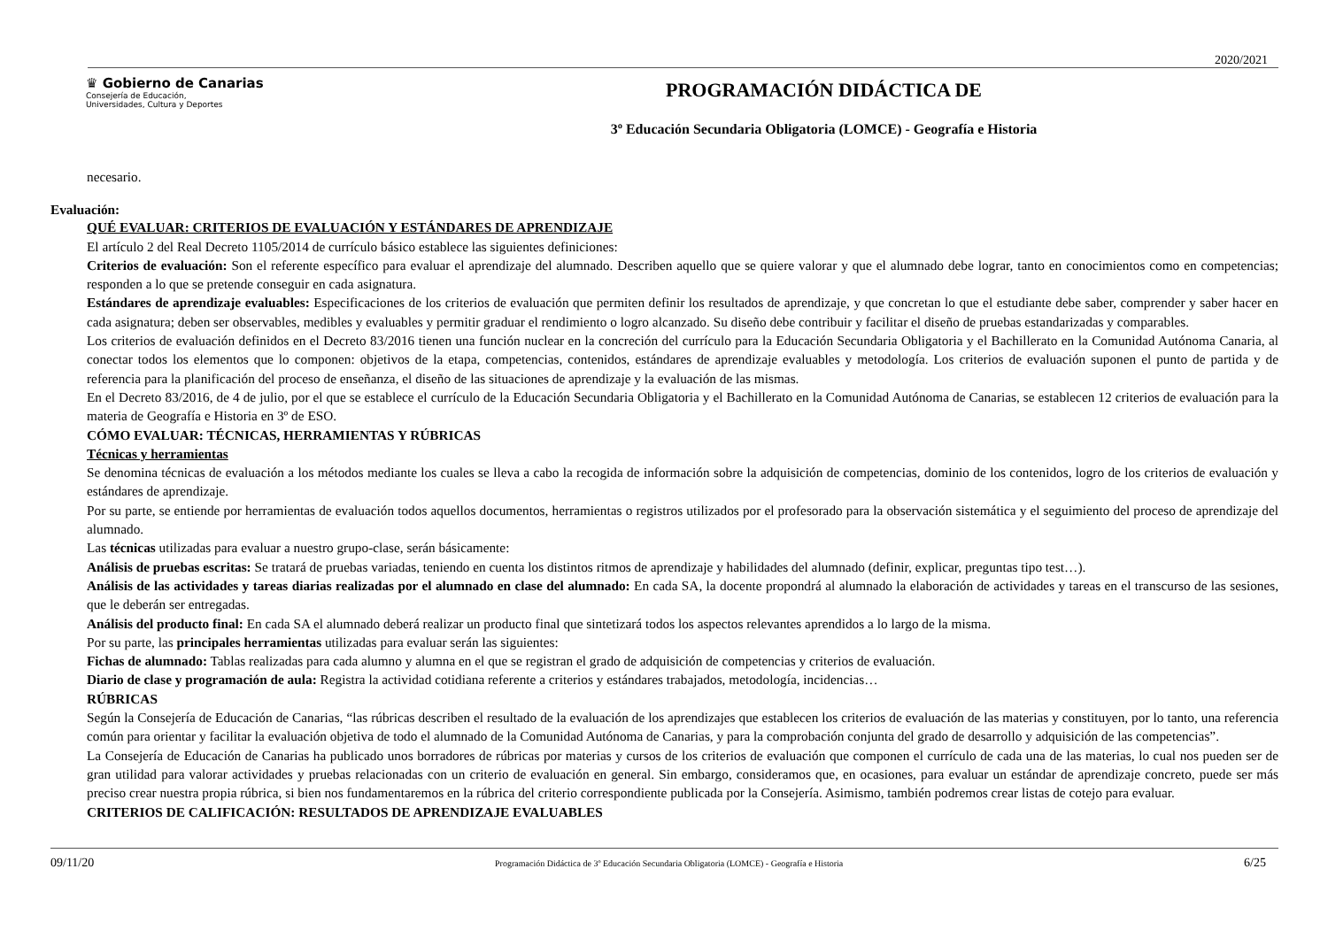2020/2021
♛ Gobierno de Canarias
Consejería de Educación,
Universidades, Cultura y Deportes
PROGRAMACIÓN DIDÁCTICA DE
3º Educación Secundaria Obligatoria (LOMCE) - Geografía e Historia
necesario.
Evaluación:
QUÉ EVALUAR: CRITERIOS DE EVALUACIÓN Y ESTÁNDARES DE APRENDIZAJE
El artículo 2 del Real Decreto 1105/2014 de currículo básico establece las siguientes definiciones:
Criterios de evaluación: Son el referente específico para evaluar el aprendizaje del alumnado. Describen aquello que se quiere valorar y que el alumnado debe lograr, tanto en conocimientos como en competencias; responden a lo que se pretende conseguir en cada asignatura.
Estándares de aprendizaje evaluables: Especificaciones de los criterios de evaluación que permiten definir los resultados de aprendizaje, y que concretan lo que el estudiante debe saber, comprender y saber hacer en cada asignatura; deben ser observables, medibles y evaluables y permitir graduar el rendimiento o logro alcanzado. Su diseño debe contribuir y facilitar el diseño de pruebas estandarizadas y comparables.
Los criterios de evaluación definidos en el Decreto 83/2016 tienen una función nuclear en la concreción del currículo para la Educación Secundaria Obligatoria y el Bachillerato en la Comunidad Autónoma Canaria, al conectar todos los elementos que lo componen: objetivos de la etapa, competencias, contenidos, estándares de aprendizaje evaluables y metodología. Los criterios de evaluación suponen el punto de partida y de referencia para la planificación del proceso de enseñanza, el diseño de las situaciones de aprendizaje y la evaluación de las mismas.
En el Decreto 83/2016, de 4 de julio, por el que se establece el currículo de la Educación Secundaria Obligatoria y el Bachillerato en la Comunidad Autónoma de Canarias, se establecen 12 criterios de evaluación para la materia de Geografía e Historia en 3º de ESO.
CÓMO EVALUAR: TÉCNICAS, HERRAMIENTAS Y RÚBRICAS
Técnicas y herramientas
Se denomina técnicas de evaluación a los métodos mediante los cuales se lleva a cabo la recogida de información sobre la adquisición de competencias, dominio de los contenidos, logro de los criterios de evaluación y estándares de aprendizaje.
Por su parte, se entiende por herramientas de evaluación todos aquellos documentos, herramientas o registros utilizados por el profesorado para la observación sistemática y el seguimiento del proceso de aprendizaje del alumnado.
Las técnicas utilizadas para evaluar a nuestro grupo-clase, serán básicamente:
Análisis de pruebas escritas: Se tratará de pruebas variadas, teniendo en cuenta los distintos ritmos de aprendizaje y habilidades del alumnado (definir, explicar, preguntas tipo test…).
Análisis de las actividades y tareas diarias realizadas por el alumnado en clase del alumnado: En cada SA, la docente propondrá al alumnado la elaboración de actividades y tareas en el transcurso de las sesiones, que le deberán ser entregadas.
Análisis del producto final: En cada SA el alumnado deberá realizar un producto final que sintetizará todos los aspectos relevantes aprendidos a lo largo de la misma.
Por su parte, las principales herramientas utilizadas para evaluar serán las siguientes:
Fichas de alumnado: Tablas realizadas para cada alumno y alumna en el que se registran el grado de adquisición de competencias y criterios de evaluación.
Diario de clase y programación de aula: Registra la actividad cotidiana referente a criterios y estándares trabajados, metodología, incidencias…
RÚBRICAS
Según la Consejería de Educación de Canarias, “las rúbricas describen el resultado de la evaluación de los aprendizajes que establecen los criterios de evaluación de las materias y constituyen, por lo tanto, una referencia común para orientar y facilitar la evaluación objetiva de todo el alumnado de la Comunidad Autónoma de Canarias, y para la comprobación conjunta del grado de desarrollo y adquisición de las competencias”.
La Consejería de Educación de Canarias ha publicado unos borradores de rúbricas por materias y cursos de los criterios de evaluación que componen el currículo de cada una de las materias, lo cual nos pueden ser de gran utilidad para valorar actividades y pruebas relacionadas con un criterio de evaluación en general. Sin embargo, consideramos que, en ocasiones, para evaluar un estándar de aprendizaje concreto, puede ser más preciso crear nuestra propia rúbrica, si bien nos fundamentaremos en la rúbrica del criterio correspondiente publicada por la Consejería. Asimismo, también podremos crear listas de cotejo para evaluar.
CRITERIOS DE CALIFICACIÓN: RESULTADOS DE APRENDIZAJE EVALUABLES
09/11/20 Programación Didáctica de 3º Educación Secundaria Obligatoria (LOMCE) - Geografía e Historia 6/25